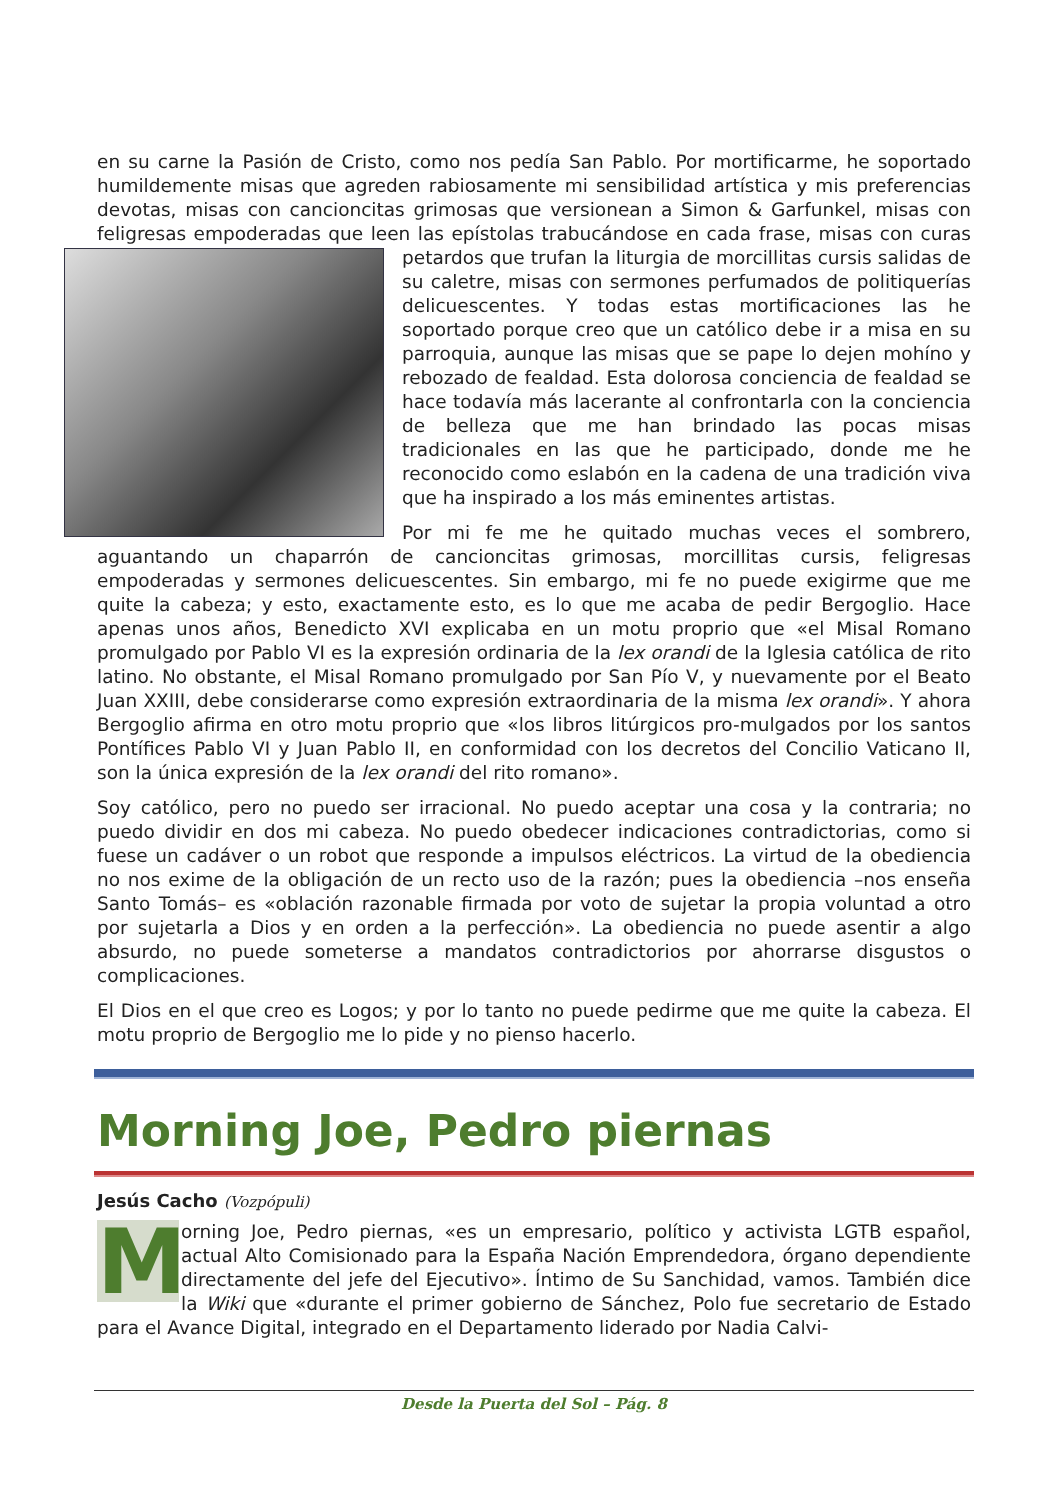en su carne la Pasión de Cristo, como nos pedía San Pablo. Por mortificarme, he soportado humildemente misas que agreden rabiosamente mi sensibilidad artística y mis preferencias devotas, misas con cancioncitas grimosas que versionean a Simon & Garfunkel, misas con feligresas empoderadas que leen las epístolas trabucándose en cada frase, misas con curas petardos que trufan la liturgia de morcillitas cursis salidas de su caletre, misas con sermones perfumados de politiquerías delicuescentes. Y todas estas mortificaciones las he soportado porque creo que un católico debe ir a misa en su parroquia, aunque las misas que se pape lo dejen mohíno y rebozado de fealdad. Esta dolorosa conciencia de fealdad se hace todavía más lacerante al confrontarla con la conciencia de belleza que me han brindado las pocas misas tradicionales en las que he participado, donde me he reconocido como eslabón en la cadena de una tradición viva que ha inspirado a los más eminentes artistas.
Por mi fe me he quitado muchas veces el sombrero, aguantando un chaparrón de cancioncitas grimosas, morcillitas cursis, feligresas empoderadas y sermones delicuescentes. Sin embargo, mi fe no puede exigirme que me quite la cabeza; y esto, exactamente esto, es lo que me acaba de pedir Bergoglio. Hace apenas unos años, Benedicto XVI explicaba en un motu proprio que «el Misal Romano promulgado por Pablo VI es la expresión ordinaria de la lex orandi de la Iglesia católica de rito latino. No obstante, el Misal Romano promulgado por San Pío V, y nuevamente por el Beato Juan XXIII, debe considerarse como expresión extraordinaria de la misma lex orandi». Y ahora Bergoglio afirma en otro motu proprio que «los libros litúrgicos pro-mulgados por los santos Pontífices Pablo VI y Juan Pablo II, en conformidad con los decretos del Concilio Vaticano II, son la única expresión de la lex orandi del rito romano».
Soy católico, pero no puedo ser irracional. No puedo aceptar una cosa y la contraria; no puedo dividir en dos mi cabeza. No puedo obedecer indicaciones contradictorias, como si fuese un cadáver o un robot que responde a impulsos eléctricos. La virtud de la obediencia no nos exime de la obligación de un recto uso de la razón; pues la obediencia –nos enseña Santo Tomás– es «oblación razonable firmada por voto de sujetar la propia voluntad a otro por sujetarla a Dios y en orden a la perfección». La obediencia no puede asentir a algo absurdo, no puede someterse a mandatos contradictorios por ahorrarse disgustos o complicaciones.
El Dios en el que creo es Logos; y por lo tanto no puede pedirme que me quite la cabeza. El motu proprio de Bergoglio me lo pide y no pienso hacerlo.
Morning Joe, Pedro piernas
Jesús Cacho (Vozpópuli)
Morning Joe, Pedro piernas, «es un empresario, político y activista LGTB español, actual Alto Comisionado para la España Nación Emprendedora, órgano dependiente directamente del jefe del Ejecutivo». Íntimo de Su Sanchidad, vamos. También dice la Wiki que «durante el primer gobierno de Sánchez, Polo fue secretario de Estado para el Avance Digital, integrado en el Departamento liderado por Nadia Calvi-
Desde la Puerta del Sol – Pág. 8